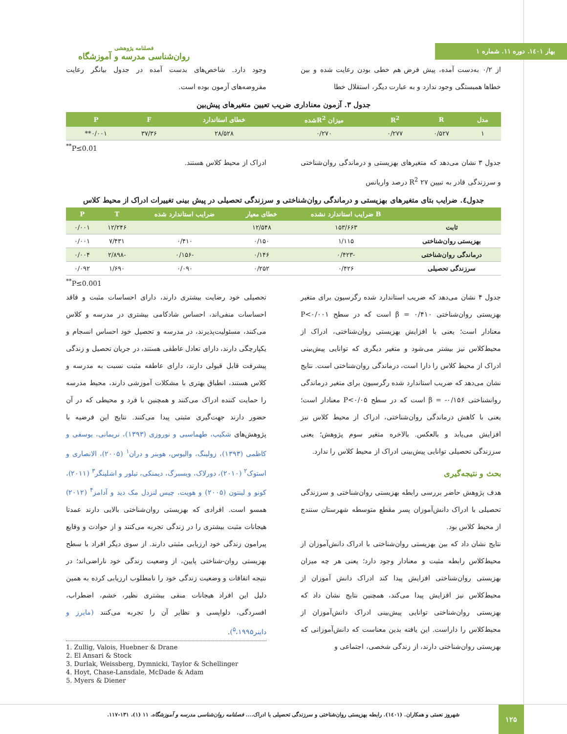بهار ۱٤۰۱. دوره ۱۱. شماره ۱
فصلنامه پژوهشی
روان‌شناسی مدرسه و آموزشگاه
از ۰/۲ به‌دست آمده، پیش فرض هم خطی بودن رعایت شده و بین خطاها همبستگی وجود ندارد و به عبارت دیگر، استقلال خطا
وجود دارد. شاخص‌های بدست آمده در جدول بیانگر رعایت مفروضه‌های آزمون بوده است.
جدول ۳. آزمون معناداری ضریب تعیین متغیرهای پیش‌بین
| مدل | R | R<sup>2</sup> | میزان R<sup>2</sup>شده | خطای استاندارد | F | P |
| --- | --- | --- | --- | --- | --- | --- |
| ۱ | ۰/۵۲۷ | ۰/۲۷۷ | ۰/۲۷۰ | ۲۸/۵۲۸ | ۳۷/۳۶ | ۰/۰۰۱** |
<sup>**</sup> P≤0.01
جدول ۳ نشان می‌دهد که متغیرهای بهزیستی و درماندگی روان‌شناختی و سرزندگی قادر به تبیین ۲۷ R<sup>2</sup> درصد واریانس
ادراک از محیط کلاس هستند.
جدول٤. ضرایب بتای متغیرهای بهزیستی و درماندگی روان‌شناختی و سرزندگی تحصیلی در پیش بینی تغییرات ادراک از محیط کلاس
| | B ضرایب استاندارد نشده | خطای معیار | ضرایب استاندارد شده | T | P |
| --- | --- | --- | --- | --- | --- |
| ثابت | ۱۵۳/۶۶۳ | ۱۲/۵۴۸ | | ۱۲/۲۴۶ | ۰/۰۰۱ |
| بهزیستی روان‌شناختی | ۱/۱۱۵ | ۰/۱۵۰ | ۰/۴۱۰ | ۷/۴۳۱ | ۰/۰۰۱ |
| درماندگی روان‌شناختی | -۰/۴۲۳ | ۰/۱۴۶ | -۰/۱۵۶ | -۲/۸۹۸ | ۰/۰۰۴ |
| سرزندگی تحصیلی | ۰/۴۲۶ | ۰/۲۵۲ | ۰/۰۹۰ | ۱/۶۹۰ | ۰/۰۹۲ |
<sup>**</sup> P≤0.001
جدول ۴ نشان می‌دهد که ضریب استاندارد شده رگرسیون برای متغیر بهزیستی روان‌شناختی β = ۰/۴۱۰ است که در سطح P<۰/۰۰۱ معنادار است؛ یعنی با افزایش بهزیستی روان‌شناختی، ادراک از محیط‌کلاس نیز بیشتر می‌شود و متغیر دیگری که توانایی پیش‌بینی ادراک از محیط کلاس را دارا است، درماندگی روان‌شناختی است. نتایج نشان می‌دهد که ضریب استاندارد شده رگرسیون برای متغیر درماندگی روانشناختی β = -۰/۱۵۶ است که در سطح P<۰/۰۵ معنادار است؛ یعنی با کاهش درماندگی روان‌شناختی، ادراک از محیط کلاس نیز افزایش می‌یابد و بالعکس. بالاخره متغیر سوم پژوهش؛ یعنی سرزندگی تحصیلی توانایی پیش‌بینی ادراک از محیط کلاس را ندارد.
بحث و نتیجه‌گیری
هدف پژوهش حاضر بررسی رابطه بهزیستی روان‌شناختی و سرزندگی تحصیلی با ادراک دانش‌آموزان پسر مقطع متوسطه شهرستان سنندج از محیط کلاس بود.
نتایج نشان داد که بین بهزیستی روان‌شناختی با ادراک دانش‌آموزان از محیط‌کلاس رابطه مثبت و معنادار وجود دارد؛ یعنی هر چه میزان بهزیستی روان‌شناختی افزایش پیدا کند ادراک دانش آموزان از محیط‌کلاس نیز افزایش پیدا می‌کند، همچنین نتایج نشان داد که بهزیستی روان‌شناختی توانایی پیش‌بینی ادراک دانش‌آموزان از محیط‌کلاس را داراست. این یافته بدین معناست که دانش‌آموزانی که بهزیستی روان‌شناختی دارند، از زندگی شخصی، اجتماعی و
تحصیلی خود رضایت بیشتری دارند، دارای احساسات مثبت و فاقد احساسات منفی‌اند، احساس شادکامی بیشتری در مدرسه و کلاس می‌کنند، مسئولیت‌پذیرند، در مدرسه و تحصیل خود احساس انسجام و یکپارچگی دارند، دارای تعادل عاطفی هستند، در جریان تحصیل و زندگی پیشرفت قابل قبولی دارند، دارای عاطفه مثبت نسبت به مدرسه و کلاس هستند، انطباق بهتری با مشکلات آموزشی دارند، محیط مدرسه را حمایت کننده ادراک می‌کنند و همچنین با فرد و محیطی که در آن حضور دارند جهت‌گیری مثبتی پیدا می‌کنند. نتایج این فرضیه با پژوهش‌های شکیب، طهماسبی و نوروزی (۱۳۹۳)، نریمانی، یوسفی و کاظمی (۱۳۹۳)، زولینگ، والیوس، هوبنر و دران<sup>۱</sup> (۲۰۰۵)، الانصاری و استوک<sup>۲</sup> (۲۰۱۰)، دورلاک، ویسبرگ، دیمنکی، تیلور و اشلینگر<sup>۳</sup> (۲۰۱۱)، کونو و لینتون (۲۰۰۵) و هویت، چیس لنزدل مک دید و آدامز<sup>۴</sup> (۲۰۱۲) همسو است. افرادی که بهزیستی روان‌شناختی بالایی دارند عمدتا هیجانات مثبت بیشتری را در زندگی تجربه می‌کنند و از حوادث و وقایع پیرامون زندگی خود ارزیابی مثبتی دارند. از سوی دیگر افراد با سطح بهزیستی روان-شناختی پایین، از وضعیت زندگی خود ناراضی‌اند؛ در نتیجه اتفاقات و وضعیت زندگی خود را نامطلوب ارزیابی کرده به همین دلیل این افراد هیجانات منفی بیشتری نظیر، خشم، اضطراب، افسردگی، دلواپسی و نظایر آن را تجربه می‌کنند (مایرز و داینر<sup>۵</sup>،۱۹۹۵).
1. Zullig, Valois, Huebner & Drane
2. El Ansari & Stock
3. Durlak, Weissberg, Dymnicki, Taylor & Schellinger
4. Hoyt, Chase-Lansdale, McDade & Adam
5. Myers & Diener
۱۲۵
شهروز نعمتی و همکاران. (۱٤۰۱). رابطه بهزیستی روان‌شناختی و سرزندگی تحصیلی با ادراک.... فصلنامه روان‌شناسی مدرسه و آموزشگاه. ۱۱ (۱)، ۱۳۱-۱۱۷.